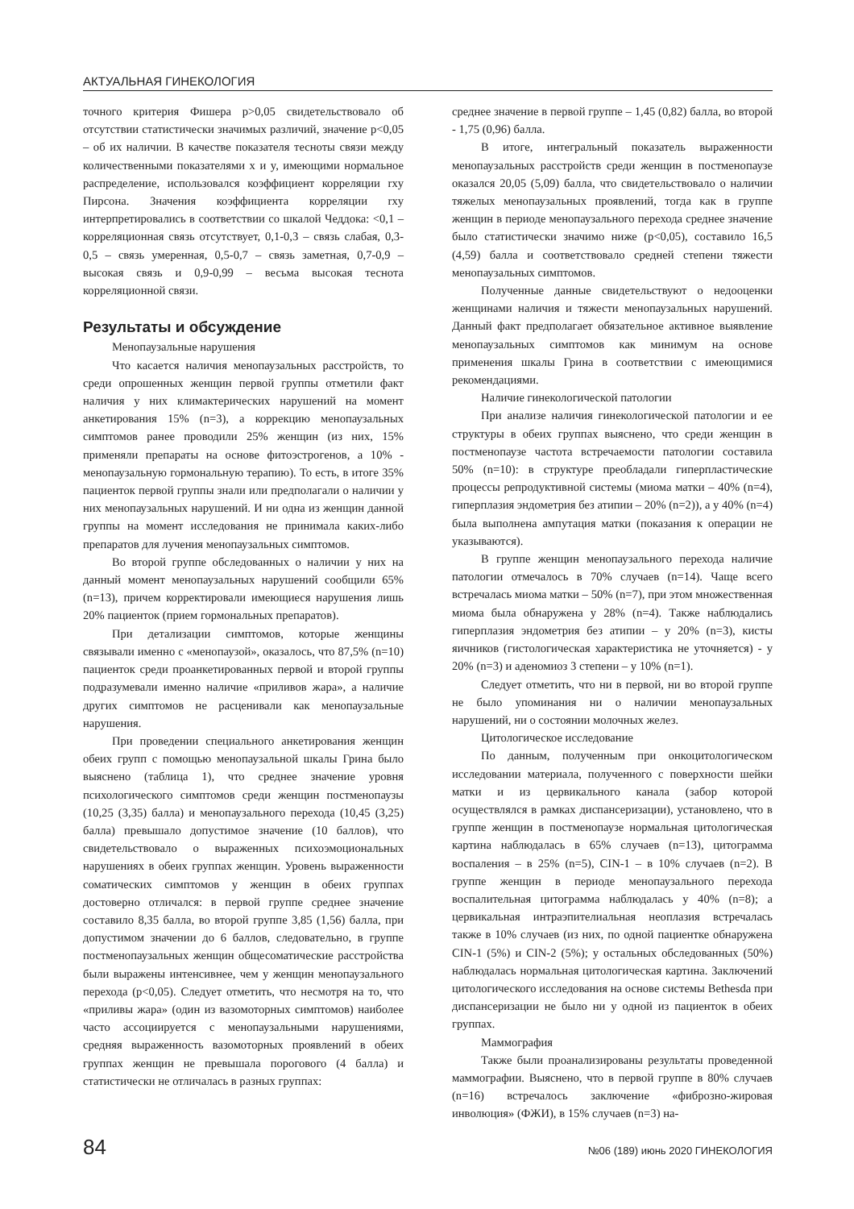АКТУАЛЬНАЯ ГИНЕКОЛОГИЯ
точного критерия Фишера p>0,05 свидетельствовало об отсутствии статистически значимых различий, значение p<0,05 – об их наличии. В качестве показателя тесноты связи между количественными показателями x и y, имеющими нормальное распределение, использовался коэффициент корреляции rxy Пирсона. Значения коэффициента корреляции rxy интерпретировались в соответствии со шкалой Чеддока: <0,1 – корреляционная связь отсутствует, 0,1-0,3 – связь слабая, 0,3-0,5 – связь умеренная, 0,5-0,7 – связь заметная, 0,7-0,9 – высокая связь и 0,9-0,99 – весьма высокая теснота корреляционной связи.
Результаты и обсуждение
Менопаузальные нарушения
Что касается наличия менопаузальных расстройств, то среди опрошенных женщин первой группы отметили факт наличия у них климактерических нарушений на момент анкетирования 15% (n=3), а коррекцию менопаузальных симптомов ранее проводили 25% женщин (из них, 15% применяли препараты на основе фитоэстрогенов, а 10% - менопаузальную гормональную терапию). То есть, в итоге 35% пациенток первой группы знали или предполагали о наличии у них менопаузальных нарушений. И ни одна из женщин данной группы на момент исследования не принимала каких-либо препаратов для лучения менопаузальных симптомов.
Во второй группе обследованных о наличии у них на данный момент менопаузальных нарушений сообщили 65% (n=13), причем корректировали имеющиеся нарушения лишь 20% пациенток (прием гормональных препаратов).
При детализации симптомов, которые женщины связывали именно с «менопаузой», оказалось, что 87,5% (n=10) пациенток среди проанкетированных первой и второй группы подразумевали именно наличие «приливов жара», а наличие других симптомов не расценивали как менопаузальные нарушения.
При проведении специального анкетирования женщин обеих групп с помощью менопаузальной шкалы Грина было выяснено (таблица 1), что среднее значение уровня психологического симптомов среди женщин постменопаузы (10,25 (3,35) балла) и менопаузального перехода (10,45 (3,25) балла) превышало допустимое значение (10 баллов), что свидетельствовало о выраженных психоэмоциональных нарушениях в обеих группах женщин. Уровень выраженности соматических симптомов у женщин в обеих группах достоверно отличался: в первой группе среднее значение составило 8,35 балла, во второй группе 3,85 (1,56) балла, при допустимом значении до 6 баллов, следовательно, в группе постменопаузальных женщин общесоматические расстройства были выражены интенсивнее, чем у женщин менопаузального перехода (p<0,05). Следует отметить, что несмотря на то, что «приливы жара» (один из вазомоторных симптомов) наиболее часто ассоциируется с менопаузальными нарушениями, средняя выраженность вазомоторных проявлений в обеих группах женщин не превышала порогового (4 балла) и статистически не отличалась в разных группах:
среднее значение в первой группе – 1,45 (0,82) балла, во второй - 1,75 (0,96) балла.
В итоге, интегральный показатель выраженности менопаузальных расстройств среди женщин в постменопаузе оказался 20,05 (5,09) балла, что свидетельствовало о наличии тяжелых менопаузальных проявлений, тогда как в группе женщин в периоде менопаузального перехода среднее значение было статистически значимо ниже (p<0,05), составило 16,5 (4,59) балла и соответствовало средней степени тяжести менопаузальных симптомов.
Полученные данные свидетельствуют о недооценки женщинами наличия и тяжести менопаузальных нарушений. Данный факт предполагает обязательное активное выявление менопаузальных симптомов как минимум на основе применения шкалы Грина в соответствии с имеющимися рекомендациями.
Наличие гинекологической патологии
При анализе наличия гинекологической патологии и ее структуры в обеих группах выяснено, что среди женщин в постменопаузе частота встречаемости патологии составила 50% (n=10): в структуре преобладали гиперпластические процессы репродуктивной системы (миома матки – 40% (n=4), гиперплазия эндометрия без атипии – 20% (n=2)), а у 40% (n=4) была выполнена ампутация матки (показания к операции не указываются).
В группе женщин менопаузального перехода наличие патологии отмечалось в 70% случаев (n=14). Чаще всего встречалась миома матки – 50% (n=7), при этом множественная миома была обнаружена у 28% (n=4). Также наблюдались гиперплазия эндометрия без атипии – у 20% (n=3), кисты яичников (гистологическая характеристика не уточняется) - у 20% (n=3) и аденомиоз 3 степени – у 10% (n=1).
Следует отметить, что ни в первой, ни во второй группе не было упоминания ни о наличии менопаузальных нарушений, ни о состоянии молочных желез.
Цитологическое исследование
По данным, полученным при онкоцитологическом исследовании материала, полученного с поверхности шейки матки и из цервикального канала (забор которой осуществлялся в рамках диспансеризации), установлено, что в группе женщин в постменопаузе нормальная цитологическая картина наблюдалась в 65% случаев (n=13), цитограмма воспаления – в 25% (n=5), CIN-1 – в 10% случаев (n=2). В группе женщин в периоде менопаузального перехода воспалительная цитограмма наблюдалась у 40% (n=8); а цервикальная интраэпителиальная неоплазия встречалась также в 10% случаев (из них, по одной пациентке обнаружена CIN-1 (5%) и CIN-2 (5%); у остальных обследованных (50%) наблюдалась нормальная цитологическая картина. Заключений цитологического исследования на основе системы Bethesda при диспансеризации не было ни у одной из пациенток в обеих группах.
Маммография
Также были проанализированы результаты проведенной маммографии. Выяснено, что в первой группе в 80% случаев (n=16) встречалось заключение «фиброзно-жировая инволюция» (ФЖИ), в 15% случаев (n=3) на-
84 №06 (189) июнь 2020 ГИНЕКОЛОГИЯ